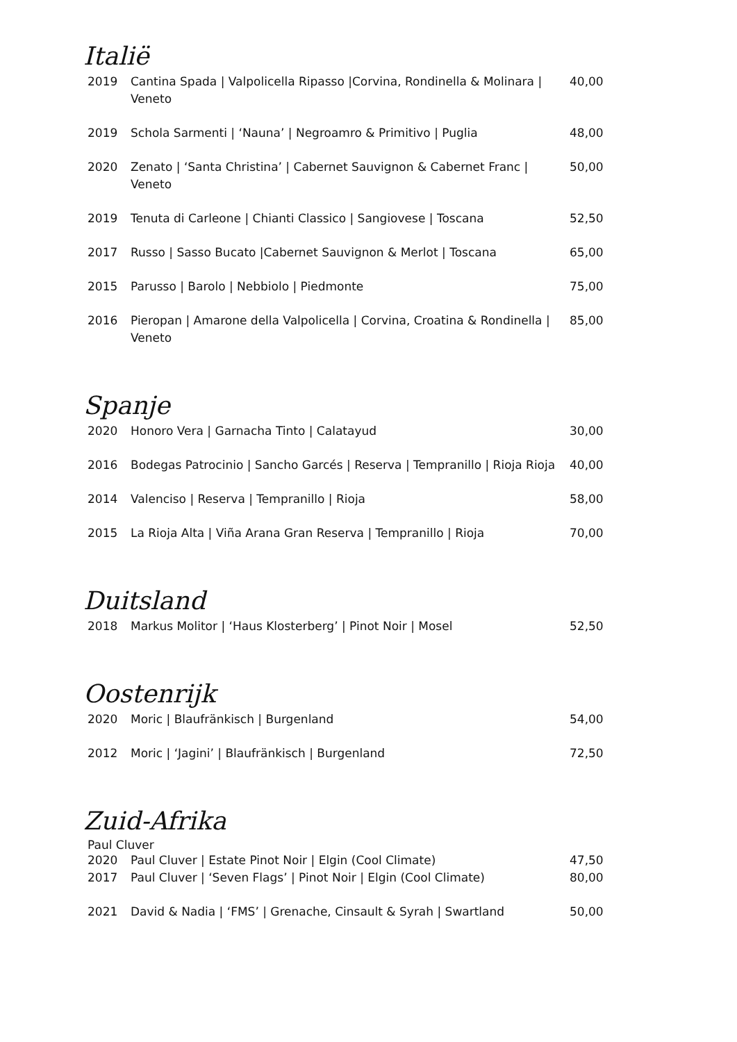Italië
| 2019 | Cantina Spada / Valpolicella Ripasso /Corvina, Rondinella & Molinara / Veneto | 40,00 |
| 2019 | Schola Sarmenti / ‘Nauna’ / Negroamro & Primitivo / Puglia | 48,00 |
| 2020 | Zenato / ‘Santa Christina’ / Cabernet Sauvignon & Cabernet Franc / Veneto | 50,00 |
| 2019 | Tenuta di Carleone / Chianti Classico / Sangiovese / Toscana | 52,50 |
| 2017 | Russo / Sasso Bucato /Cabernet Sauvignon & Merlot / Toscana | 65,00 |
| 2015 | Parusso / Barolo / Nebbiolo / Piedmonte | 75,00 |
| 2016 | Pieropan / Amarone della Valpolicella / Corvina, Croatina & Rondinella / Veneto | 85,00 |
Spanje
| 2020 | Honoro Vera / Garnacha Tinto / Calatayud | 30,00 |
| 2016 | Bodegas Patrocinio / Sancho Garcés / Reserva / Tempranillo / Rioja Rioja | 40,00 |
| 2014 | Valenciso / Reserva / Tempranillo / Rioja | 58,00 |
| 2015 | La Rioja Alta / Viña Arana Gran Reserva / Tempranillo / Rioja | 70,00 |
Duitsland
| 2018 | Markus Molitor / ‘Haus Klosterberg’ / Pinot Noir / Mosel | 52,50 |
Oostenrijk
| 2020 | Moric / Blaufränkisch / Burgenland | 54,00 |
| 2012 | Moric / ‘Jagini’ / Blaufränkisch / Burgenland | 72,50 |
Zuid-Afrika
Paul Cluver
| 2020 | Paul Cluver / Estate Pinot Noir / Elgin (Cool Climate) | 47,50 |
| 2017 | Paul Cluver / ‘Seven Flags’ / Pinot Noir / Elgin (Cool Climate) | 80,00 |
| 2021 | David & Nadia / ‘FMS’ / Grenache, Cinsault & Syrah / Swartland | 50,00 |